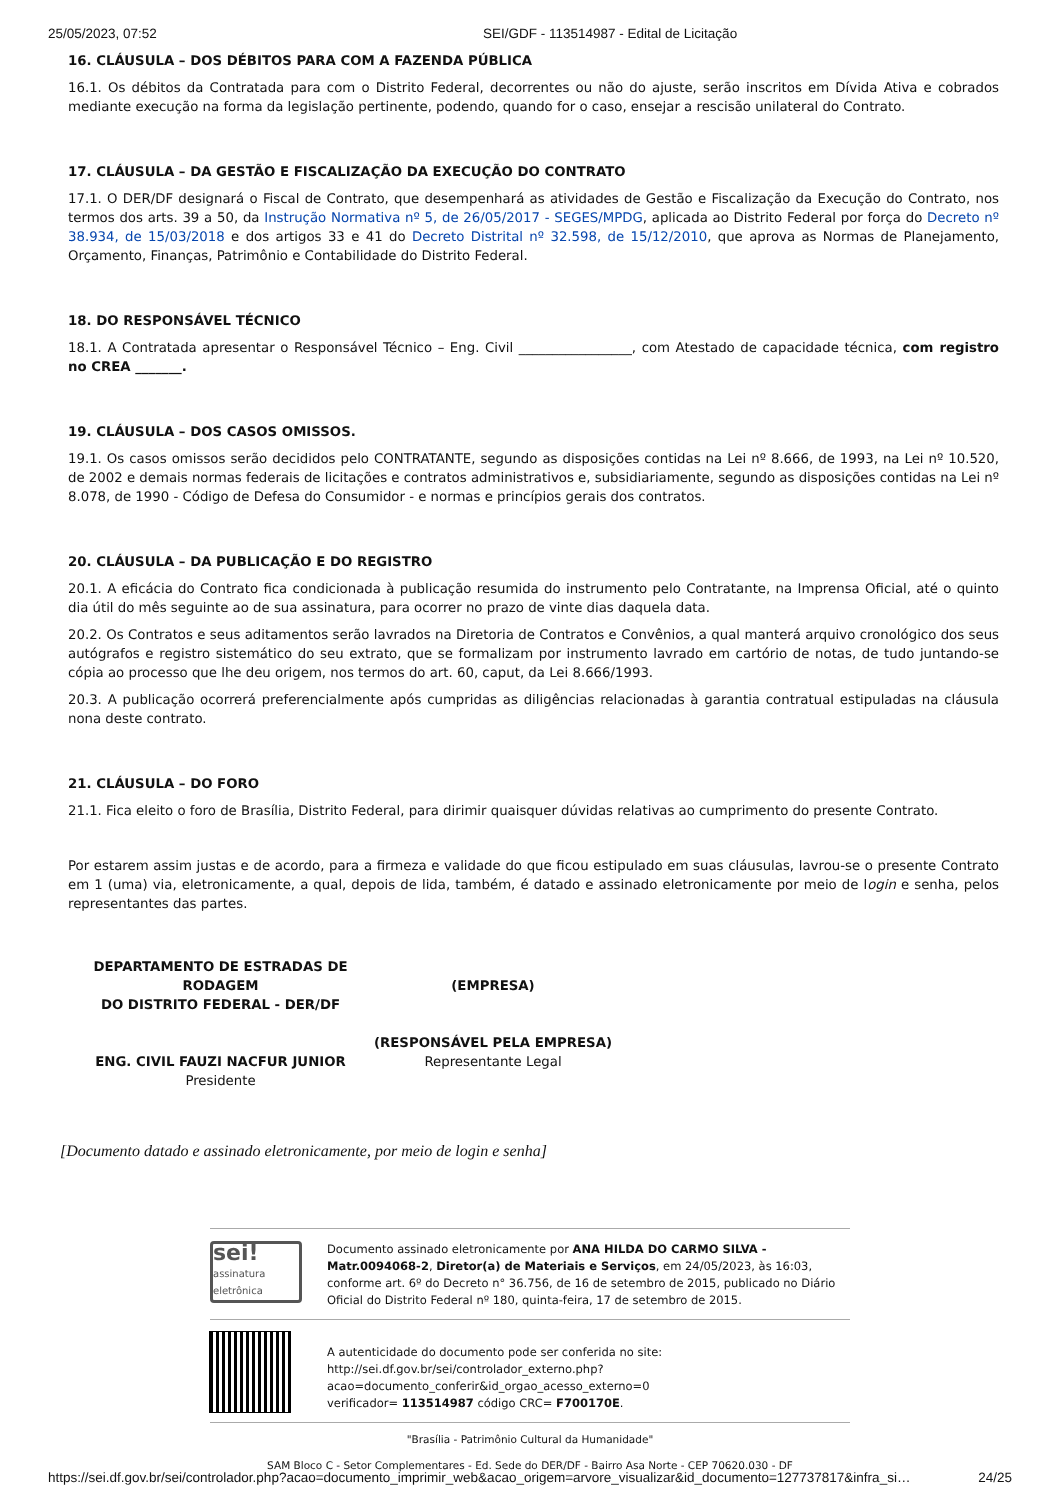25/05/2023, 07:52 SEI/GDF - 113514987 - Edital de Licitação
16. CLÁUSULA – DOS DÉBITOS PARA COM A FAZENDA PÚBLICA
16.1. Os débitos da Contratada para com o Distrito Federal, decorrentes ou não do ajuste, serão inscritos em Dívida Ativa e cobrados mediante execução na forma da legislação pertinente, podendo, quando for o caso, ensejar a rescisão unilateral do Contrato.
17. CLÁUSULA – DA GESTÃO E FISCALIZAÇÃO DA EXECUÇÃO DO CONTRATO
17.1. O DER/DF designará o Fiscal de Contrato, que desempenhará as atividades de Gestão e Fiscalização da Execução do Contrato, nos termos dos arts. 39 a 50, da Instrução Normativa nº 5, de 26/05/2017 - SEGES/MPDG, aplicada ao Distrito Federal por força do Decreto nº 38.934, de 15/03/2018 e dos artigos 33 e 41 do Decreto Distrital nº 32.598, de 15/12/2010, que aprova as Normas de Planejamento, Orçamento, Finanças, Patrimônio e Contabilidade do Distrito Federal.
18. DO RESPONSÁVEL TÉCNICO
18.1. A Contratada apresentar o Responsável Técnico – Eng. Civil _________________, com Atestado de capacidade técnica, com registro no CREA _______.
19. CLÁUSULA – DOS CASOS OMISSOS.
19.1. Os casos omissos serão decididos pelo CONTRATANTE, segundo as disposições contidas na Lei nº 8.666, de 1993, na Lei nº 10.520, de 2002 e demais normas federais de licitações e contratos administrativos e, subsidiariamente, segundo as disposições contidas na Lei nº 8.078, de 1990 - Código de Defesa do Consumidor - e normas e princípios gerais dos contratos.
20. CLÁUSULA – DA PUBLICAÇÃO E DO REGISTRO
20.1. A eficácia do Contrato fica condicionada à publicação resumida do instrumento pelo Contratante, na Imprensa Oficial, até o quinto dia útil do mês seguinte ao de sua assinatura, para ocorrer no prazo de vinte dias daquela data.
20.2. Os Contratos e seus aditamentos serão lavrados na Diretoria de Contratos e Convênios, a qual manterá arquivo cronológico dos seus autógrafos e registro sistemático do seu extrato, que se formalizam por instrumento lavrado em cartório de notas, de tudo juntando-se cópia ao processo que lhe deu origem, nos termos do art. 60, caput, da Lei 8.666/1993.
20.3. A publicação ocorrerá preferencialmente após cumpridas as diligências relacionadas à garantia contratual estipuladas na cláusula nona deste contrato.
21. CLÁUSULA – DO FORO
21.1. Fica eleito o foro de Brasília, Distrito Federal, para dirimir quaisquer dúvidas relativas ao cumprimento do presente Contrato.
Por estarem assim justas e de acordo, para a firmeza e validade do que ficou estipulado em suas cláusulas, lavrou-se o presente Contrato em 1 (uma) via, eletronicamente, a qual, depois de lida, também, é datado e assinado eletronicamente por meio de login e senha, pelos representantes das partes.
DEPARTAMENTO DE ESTRADAS DE RODAGEM
DO DISTRITO FEDERAL - DER/DF
ENG. CIVIL FAUZI NACFUR JUNIOR
Presidente
(EMPRESA)
(RESPONSÁVEL PELA EMPRESA)
Representante Legal
[Documento datado e assinado eletronicamente, por meio de login e senha]
sei!
assinatura eletrônica
Documento assinado eletronicamente por ANA HILDA DO CARMO SILVA - Matr.0094068-2, Diretor(a) de Materiais e Serviços, em 24/05/2023, às 16:03, conforme art. 6º do Decreto n° 36.756, de 16 de setembro de 2015, publicado no Diário Oficial do Distrito Federal nº 180, quinta-feira, 17 de setembro de 2015.
A autenticidade do documento pode ser conferida no site:
http://sei.df.gov.br/sei/controlador_externo.php?
acao=documento_conferir&id_orgao_acesso_externo=0
verificador= 113514987 código CRC= F700170E.
"Brasília - Patrimônio Cultural da Humanidade"
SAM Bloco C - Setor Complementares - Ed. Sede do DER/DF - Bairro Asa Norte - CEP 70620.030 - DF
https://sei.df.gov.br/sei/controlador.php?acao=documento_imprimir_web&acao_origem=arvore_visualizar&id_documento=127737817&infra_si… 24/25